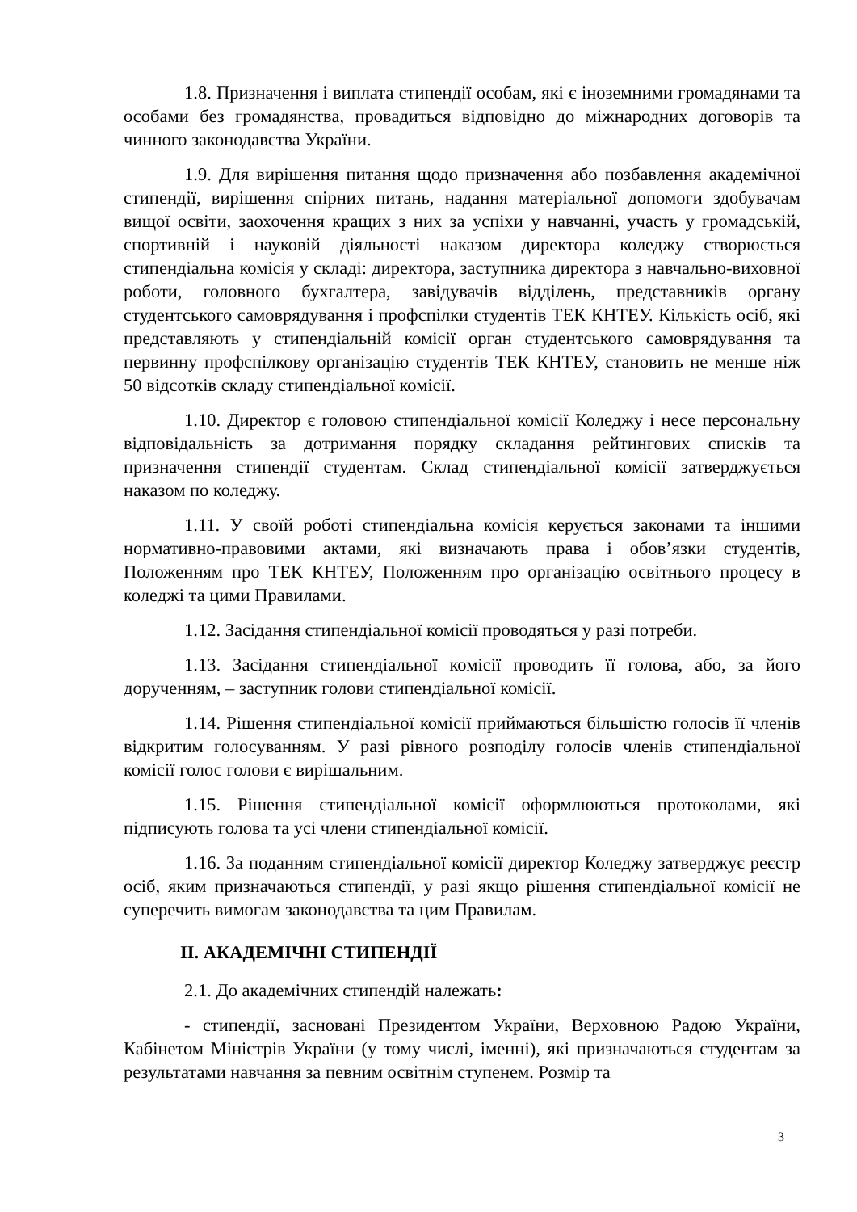1.8. Призначення і виплата стипендії особам, які є іноземними громадянами та особами без громадянства, провадиться відповідно до міжнародних договорів та чинного законодавства України.
1.9. Для вирішення питання щодо призначення або позбавлення академічної стипендії, вирішення спірних питань, надання матеріальної допомоги здобувачам вищої освіти, заохочення кращих з них за успіхи у навчанні, участь у громадській, спортивній і науковій діяльності наказом директора коледжу створюється стипендіальна комісія у складі: директора, заступника директора з навчально-виховної роботи, головного бухгалтера, завідувачів відділень, представників органу студентського самоврядування і профспілки студентів ТЕК КНТЕУ. Кількість осіб, які представляють у стипендіальній комісії орган студентського самоврядування та первинну профспілкову організацію студентів ТЕК КНТЕУ, становить не менше ніж 50 відсотків складу стипендіальної комісії.
1.10. Директор є головою стипендіальної комісії Коледжу і несе персональну відповідальність за дотримання порядку складання рейтингових списків та призначення стипендії студентам. Склад стипендіальної комісії затверджується наказом по коледжу.
1.11. У своїй роботі стипендіальна комісія керується законами та іншими нормативно-правовими актами, які визначають права і обов’язки студентів, Положенням про ТЕК КНТЕУ, Положенням про організацію освітнього процесу в коледжі та цими Правилами.
1.12. Засідання стипендіальної комісії проводяться у разі потреби.
1.13. Засідання стипендіальної комісії проводить її голова, або, за його дорученням, – заступник голови стипендіальної комісії.
1.14. Рішення стипендіальної комісії приймаються більшістю голосів її членів відкритим голосуванням. У разі рівного розподілу голосів членів стипендіальної комісії голос голови є вирішальним.
1.15. Рішення стипендіальної комісії оформлюються протоколами, які підписують голова та усі члени стипендіальної комісії.
1.16. За поданням стипендіальної комісії директор Коледжу затверджує реєстр осіб, яким призначаються стипендії, у разі якщо рішення стипендіальної комісії не суперечить вимогам законодавства та цим Правилам.
ІІ. АКАДЕМІЧНІ СТИПЕНДІЇ
2.1. До академічних стипендій належать:
- стипендії, засновані Президентом України, Верховною Радою України, Кабінетом Міністрів України (у тому числі, іменні), які призначаються студентам за результатами навчання за певним освітнім ступенем. Розмір та
3